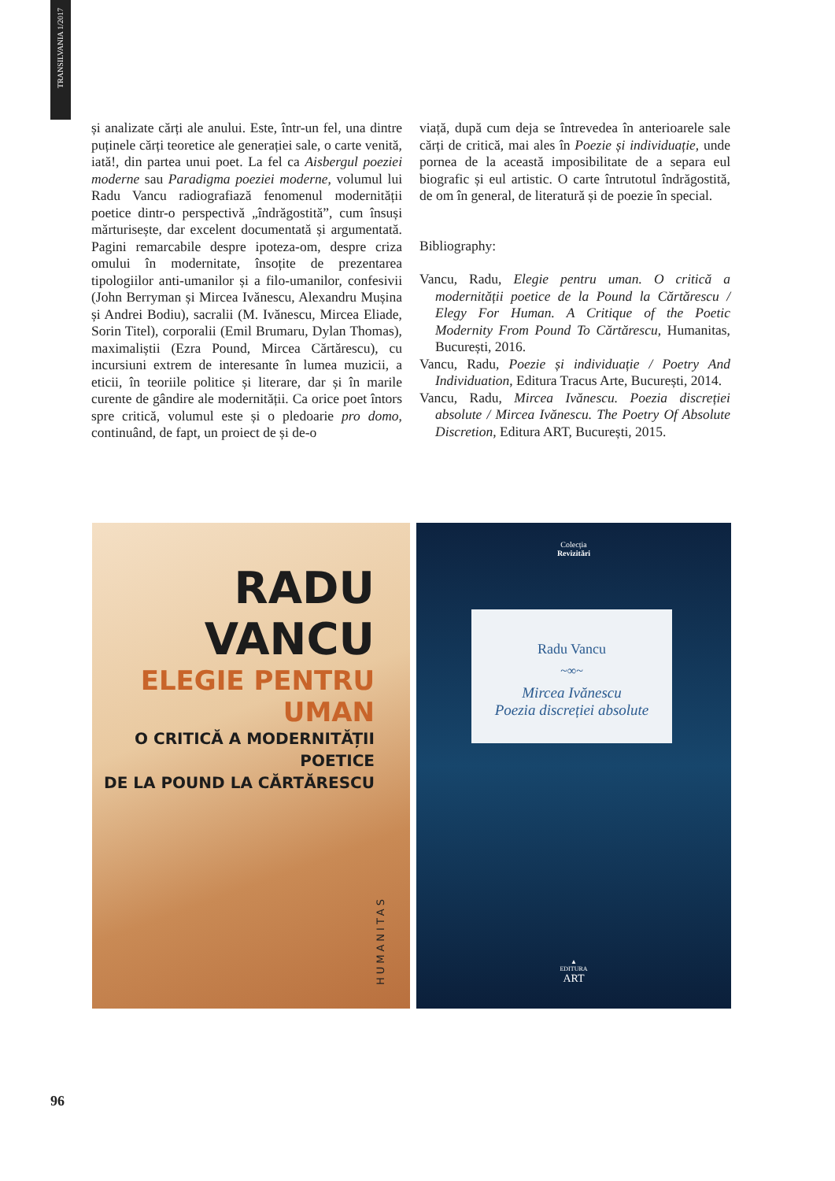TRANSILVANIA 1/2017
și analizate cărți ale anului. Este, într-un fel, una dintre puținele cărți teoretice ale generației sale, o carte venită, iată!, din partea unui poet. La fel ca Aisbergul poeziei moderne sau Paradigma poeziei moderne, volumul lui Radu Vancu radiografiază fenomenul modernității poetice dintr-o perspectivă „îndrăgostită”, cum însuși mărturisește, dar excelent documentată și argumentată. Pagini remarcabile despre ipoteza-om, despre criza omului în modernitate, însoțite de prezentarea tipologiilor anti-umanilor și a filo-umanilor, confesivii (John Berryman și Mircea Ivănescu, Alexandru Mușina și Andrei Bodiu), sacralii (M. Ivănescu, Mircea Eliade, Sorin Titel), corporalii (Emil Brumaru, Dylan Thomas), maximaliștii (Ezra Pound, Mircea Cărtărescu), cu incursiuni extrem de interesante în lumea muzicii, a eticii, în teoriile politice și literare, dar și în marile curente de gândire ale modernității. Ca orice poet întors spre critică, volumul este și o pledoarie pro domo, continuând, de fapt, un proiect de și de-o
viață, după cum deja se întrevedea în anterioarele sale cărți de critică, mai ales în Poezie și individuație, unde pornea de la această imposibilitate de a separa eul biografic și eul artistic. O carte întrutotul îndrăgostită, de om în general, de literatură și de poezie în special.
Bibliography:
Vancu, Radu, Elegie pentru uman. O critică a modernității poetice de la Pound la Cărtărescu / Elegy For Human. A Critique of the Poetic Modernity From Pound To Cărtărescu, Humanitas, București, 2016.
Vancu, Radu, Poezie și individuație / Poetry And Individuation, Editura Tracus Arte, București, 2014.
Vancu, Radu, Mircea Ivănescu. Poezia discreției absolute / Mircea Ivănescu. The Poetry Of Absolute Discretion, Editura ART, București, 2015.
RADU VANCU
ELEGIE PENTRU UMAN
O CRITICĂ A MODERNITĂȚII POETICE
DE LA POUND LA CĂRTĂRESCU
HUMANITAS
Colecția
Revizitări
Radu Vancu
~∞~
Mircea Ivănescu
Poezia discreției absolute
▲
EDITURA
ART
96